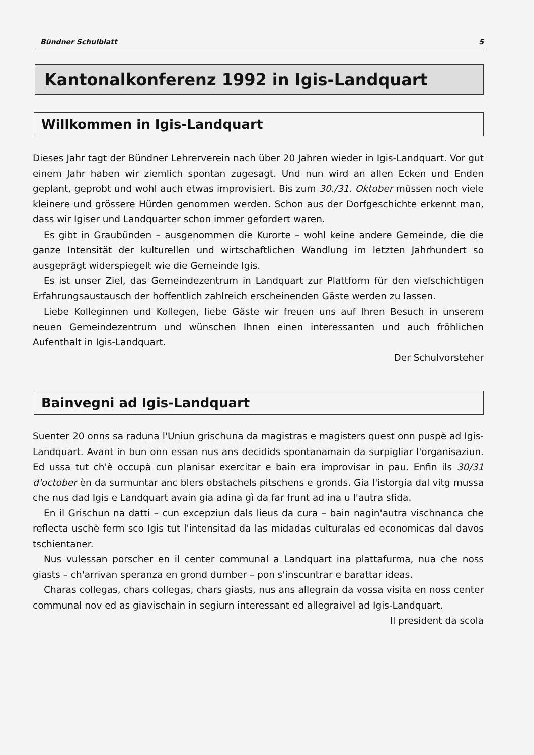Bündner Schulblatt 5
Kantonalkonferenz 1992 in Igis-Landquart
Willkommen in Igis-Landquart
Dieses Jahr tagt der Bündner Lehrerverein nach über 20 Jahren wieder in Igis-Landquart. Vor gut einem Jahr haben wir ziemlich spontan zugesagt. Und nun wird an allen Ecken und Enden geplant, geprobt und wohl auch etwas improvisiert. Bis zum 30./31. Oktober müssen noch viele kleinere und grössere Hürden genommen werden. Schon aus der Dorfgeschichte erkennt man, dass wir Igiser und Landquarter schon immer gefordert waren.
Es gibt in Graubünden – ausgenommen die Kurorte – wohl keine andere Gemeinde, die die ganze Intensität der kulturellen und wirtschaftlichen Wandlung im letzten Jahrhundert so ausgeprägt widerspiegelt wie die Gemeinde Igis.
Es ist unser Ziel, das Gemeindezentrum in Landquart zur Plattform für den vielschichtigen Erfahrungsaustausch der hoffentlich zahlreich erscheinenden Gäste werden zu lassen.
Liebe Kolleginnen und Kollegen, liebe Gäste wir freuen uns auf Ihren Besuch in unserem neuen Gemeindezentrum und wünschen Ihnen einen interessanten und auch fröhlichen Aufenthalt in Igis-Landquart.
Der Schulvorsteher
Bainvegni ad Igis-Landquart
Suenter 20 onns sa raduna l'Uniun grischuna da magistras e magisters quest onn puspè ad Igis-Landquart. Avant in bun onn essan nus ans decidids spontanamain da surpigliar l'organisaziun. Ed ussa tut ch'è occupà cun planisar exercitar e bain era improvisar in pau. Enfin ils 30/31 d'october èn da surmuntar anc blers obstachels pitschens e gronds. Gia l'istorgia dal vitg mussa che nus dad Igis e Landquart avain gia adina gì da far frunt ad ina u l'autra sfida.
En il Grischun na datti – cun excepziun dals lieus da cura – bain nagin'autra vischnanca che reflecta uschè ferm sco Igis tut l'intensitad da las midadas culturalas ed economicas dal davos tschientaner.
Nus vulessan porscher en il center communal a Landquart ina plattafurma, nua che noss giasts – ch'arrivan speranza en grond dumber – pon s'inscuntrar e barattar ideas.
Charas collegas, chars collegas, chars giasts, nus ans allegrain da vossa visita en noss center communal nov ed as giavischain in segiurn interessant ed allegraivel ad Igis-Landquart.
Il president da scola